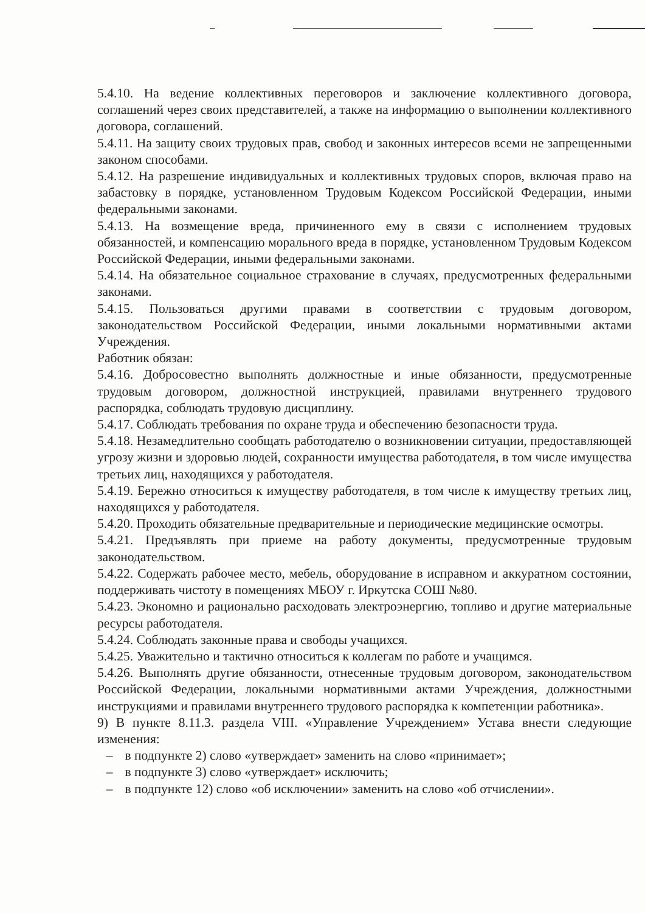5.4.10. На ведение коллективных переговоров и заключение коллективного договора, соглашений через своих представителей, а также на информацию о выполнении коллективного договора, соглашений.
5.4.11. На защиту своих трудовых прав, свобод и законных интересов всеми не запрещенными законом способами.
5.4.12. На разрешение индивидуальных и коллективных трудовых споров, включая право на забастовку в порядке, установленном Трудовым Кодексом Российской Федерации, иными федеральными законами.
5.4.13. На возмещение вреда, причиненного ему в связи с исполнением трудовых обязанностей, и компенсацию морального вреда в порядке, установленном Трудовым Кодексом Российской Федерации, иными федеральными законами.
5.4.14. На обязательное социальное страхование в случаях, предусмотренных федеральными законами.
5.4.15. Пользоваться другими правами в соответствии с трудовым договором, законодательством Российской Федерации, иными локальными нормативными актами Учреждения.
Работник обязан:
5.4.16. Добросовестно выполнять должностные и иные обязанности, предусмотренные трудовым договором, должностной инструкцией, правилами внутреннего трудового распорядка, соблюдать трудовую дисциплину.
5.4.17. Соблюдать требования по охране труда и обеспечению безопасности труда.
5.4.18. Незамедлительно сообщать работодателю о возникновении ситуации, предоставляющей угрозу жизни и здоровью людей, сохранности имущества работодателя, в том числе имущества третьих лиц, находящихся у работодателя.
5.4.19. Бережно относиться к имуществу работодателя, в том числе к имуществу третьих лиц, находящихся у работодателя.
5.4.20. Проходить обязательные предварительные и периодические медицинские осмотры.
5.4.21. Предъявлять при приеме на работу документы, предусмотренные трудовым законодательством.
5.4.22. Содержать рабочее место, мебель, оборудование в исправном и аккуратном состоянии, поддерживать чистоту в помещениях МБОУ г. Иркутска СОШ №80.
5.4.23. Экономно и рационально расходовать электроэнергию, топливо и другие материальные ресурсы работодателя.
5.4.24. Соблюдать законные права и свободы учащихся.
5.4.25. Уважительно и тактично относиться к коллегам по работе и учащимся.
5.4.26. Выполнять другие обязанности, отнесенные трудовым договором, законодательством Российской Федерации, локальными нормативными актами Учреждения, должностными инструкциями и правилами внутреннего трудового распорядка к компетенции работника».
9) В пункте 8.11.3. раздела VIII. «Управление Учреждением» Устава внести следующие изменения:
– в подпункте 2) слово «утверждает» заменить на слово «принимает»;
– в подпункте 3) слово «утверждает» исключить;
– в подпункте 12) слово «об исключении» заменить на слово «об отчислении».